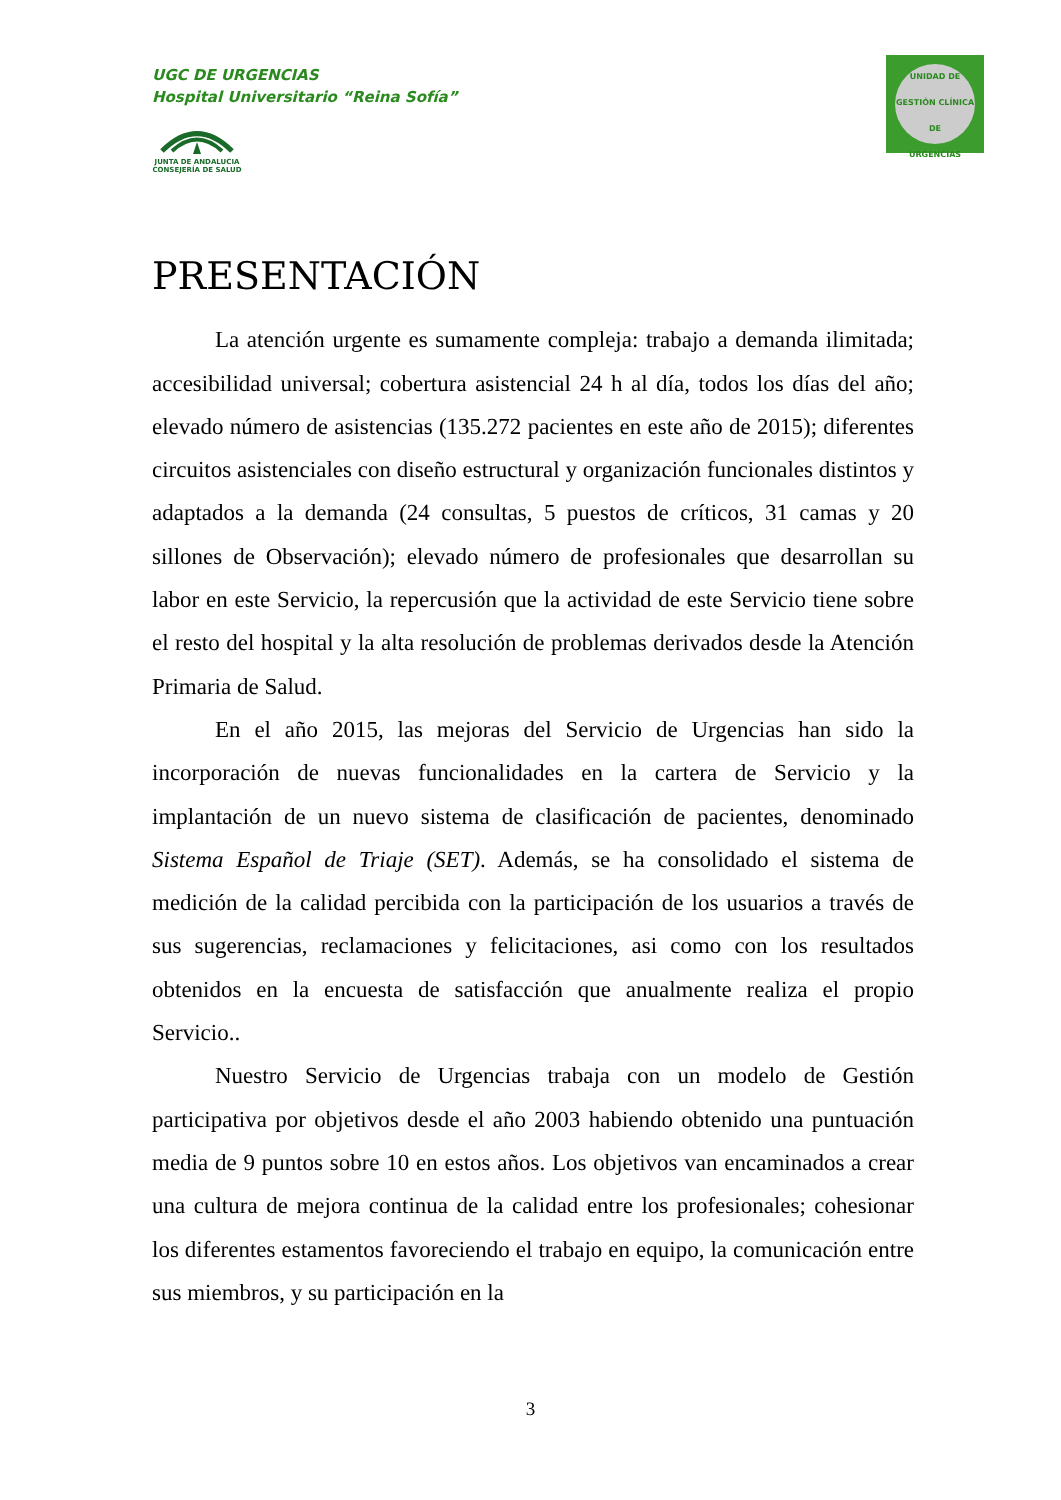UGC DE URGENCIAS
Hospital Universitario “Reina Sofía”
JUNTA DE ANDALUCIA
CONSEJERÍA DE SALUD
UNIDAD DE GESTIÓN CLÍNICA
DE
URGENCIAS
PRESENTACIÓN
La atención urgente es sumamente compleja: trabajo a demanda ilimitada; accesibilidad universal; cobertura asistencial 24 h al día, todos los días del año; elevado número de asistencias (135.272 pacientes en este año de 2015); diferentes circuitos asistenciales con diseño estructural y organización funcionales distintos y adaptados a la demanda (24 consultas, 5 puestos de críticos, 31 camas y 20 sillones de Observación); elevado número de profesionales que desarrollan su labor en este Servicio, la repercusión que la actividad de este Servicio tiene sobre el resto del hospital y la alta resolución de problemas derivados desde la Atención Primaria de Salud.
En el año 2015, las mejoras del Servicio de Urgencias han sido la incorporación de nuevas funcionalidades en la cartera de Servicio y la implantación de un nuevo sistema de clasificación de pacientes, denominado Sistema Español de Triaje (SET). Además, se ha consolidado el sistema de medición de la calidad percibida con la participación de los usuarios a través de sus sugerencias, reclamaciones y felicitaciones, asi como con los resultados obtenidos en la encuesta de satisfacción que anualmente realiza el propio Servicio..
Nuestro Servicio de Urgencias trabaja con un modelo de Gestión participativa por objetivos desde el año 2003 habiendo obtenido una puntuación media de 9 puntos sobre 10 en estos años. Los objetivos van encaminados a crear una cultura de mejora continua de la calidad entre los profesionales; cohesionar los diferentes estamentos favoreciendo el trabajo en equipo, la comunicación entre sus miembros, y su participación en la
3